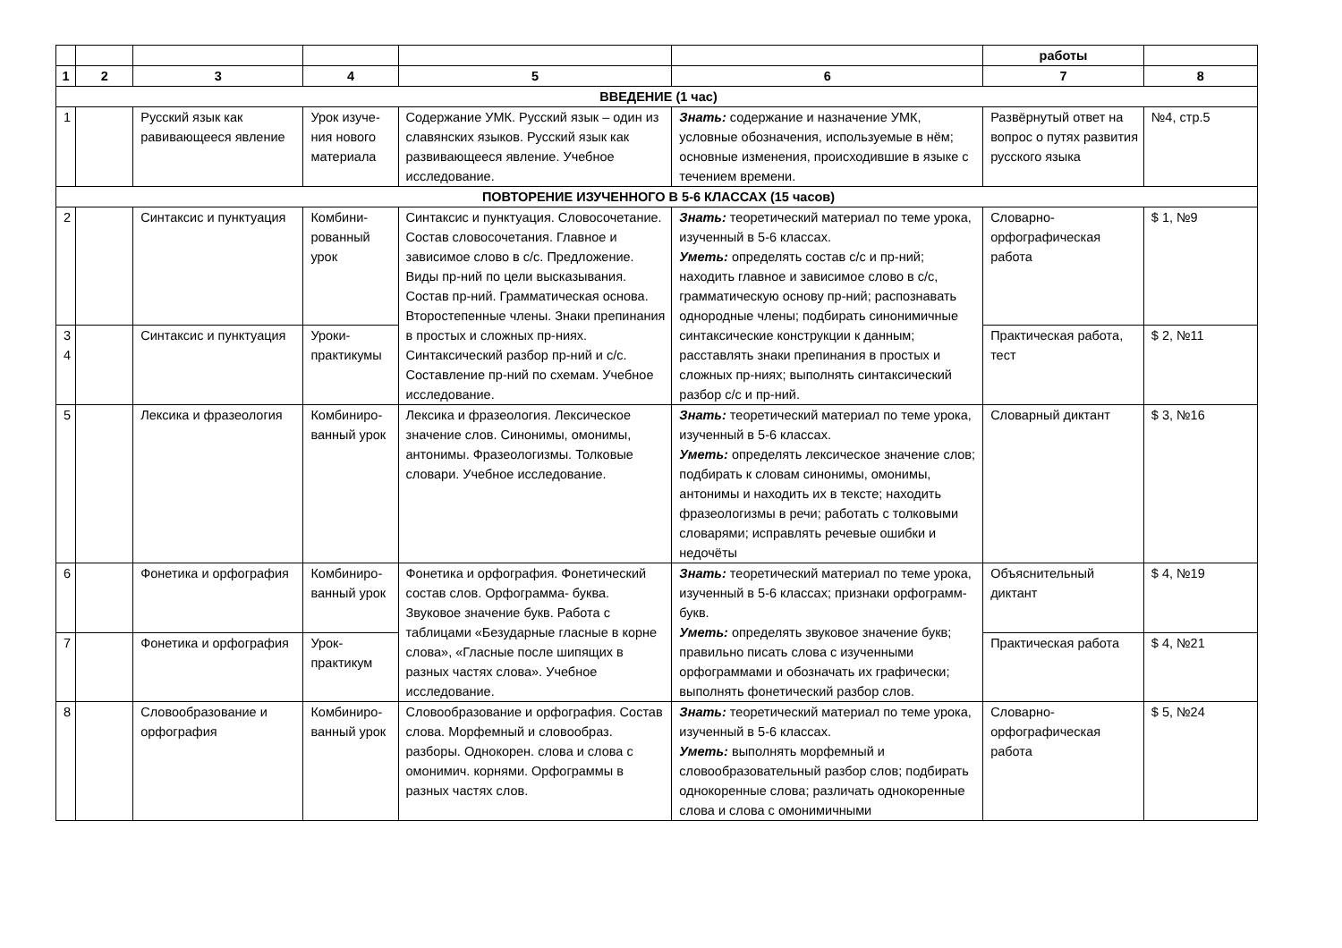| | | | | | | работы | |
| --- | --- | --- | --- | --- | --- | --- | --- |
| 1 | 2 | 3 | 4 | 5 | 6 | 7 | 8 |
| ВВЕДЕНИЕ (1 час) | | | | | | | |
| 1 | | Русский язык как равивающееся явление | Урок изуче-ния нового материала | Содержание УМК. Русский язык – один из славянских языков. Русский язык как развивающееся явление. Учебное исследование. | Знать: содержание и назначение УМК, условные обозначения, используемые в нём; основные изменения, происходившие в языке с течением времени. | Развёрнутый ответ на вопрос о путях развития русского языка | №4, стр.5 |
| ПОВТОРЕНИЕ ИЗУЧЕННОГО В 5-6 КЛАССАХ (15 часов) | | | | | | | |
| 2 | | Синтаксис и пунктуация | Комбини-рованный урок | Синтаксис и пунктуация. Словосочетание. Состав словосочетания. Главное и зависимое слово в с/с. Предложение. Виды пр-ний по цели высказывания. Состав пр-ний. Грамматическая основа. Второстепенные члены. Знаки препинания в простых и сложных пр-ниях. Синтаксический разбор пр-ний и с/с. Составление пр-ний по схемам. Учебное исследование. | Знать: теоретический материал по теме урока, изученный в 5-6 классах. Уметь: определять состав с/с и пр-ний; находить главное и зависимое слово в с/с, грамматическую основу пр-ний; распознавать однородные члены; подбирать синонимичные синтаксические конструкции к данным; расставлять знаки препинания в простых и сложных пр-ниях; выполнять синтаксический разбор с/с и пр-ний. | Словарно-орфографическая работа | $ 1, №9 |
| 3 4 | | Синтаксис и пунктуация | Уроки-практикумы | | | Практическая работа, тест | $ 2, №11 |
| 5 | | Лексика и фразеология | Комбиниро-ванный урок | Лексика и фразеология. Лексическое значение слов. Синонимы, омонимы, антонимы. Фразеологизмы. Толковые словари. Учебное исследование. | Знать: теоретический материал по теме урока, изученный в 5-6 классах. Уметь: определять лексическое значение слов; подбирать к словам синонимы, омонимы, антонимы и находить их в тексте; находить фразеологизмы в речи; работать с толковыми словарями; исправлять речевые ошибки и недочёты | Словарный диктант | $ 3, №16 |
| 6 | | Фонетика и орфография | Комбиниро-ванный урок | Фонетика и орфография. Фонетический состав слов. Орфограмма- буква. Звуковое значение букв. Работа с таблицами «Безударные гласные в корне слова», «Гласные после шипящих в разных частях слова». Учебное исследование. | Знать: теоретический материал по теме урока, изученный в 5-6 классах; признаки орфограмм-букв. Уметь: определять звуковое значение букв; правильно писать слова с изученными орфограммами и обозначать их графически; выполнять фонетический разбор слов. | Объяснительный диктант | $ 4, №19 |
| 7 | | Фонетика и орфография | Урок-практикум | | | Практическая работа | $ 4, №21 |
| 8 | | Словообразование и орфография | Комбиниро-ванный урок | Словообразование и орфография. Состав слова. Морфемный и словообраз. разборы. Однокорен. слова и слова с омонимич. корнями. Орфограммы в разных частях слов. | Знать: теоретический материал по теме урока, изученный в 5-6 классах. Уметь: выполнять морфемный и словообразовательный разбор слов; подбирать однокоренные слова; различать однокоренные слова и слова с омонимичными | Словарно-орфографическая работа | $ 5, №24 |